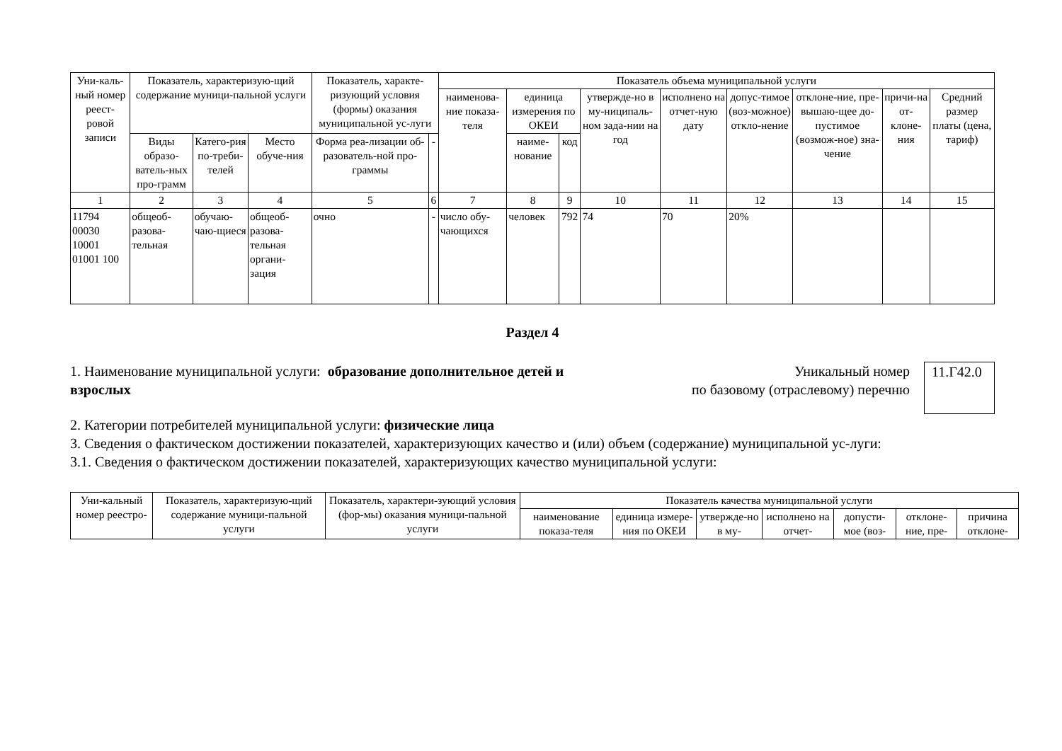| Уни-каль-ный номер реест-ровой записи | Показатель, характеризую-щий содержание муници-пальной услуги | | | Показатель, характе-ризующий условия (формы) оказания муниципальной ус-луги | | Показатель объема муниципальной услуги | | | | | | | | |
| --- | --- | --- | --- | --- | --- | --- | --- | --- | --- | --- | --- | --- | --- | --- |
| | | | | | | наименова-ние показа-теля | единица измерения по ОКЕИ | | утвержде-но в му-ниципаль-ном зада-нии на год | исполнено на отчет-ную дату | допус-тимое (воз-можное) откло-нение | отклоне-ние, пре-вышаю-щее до-пустимое (возмож-ное) зна-чение | причи-на от-клоне-ния | Средний размер платы (цена, тариф) |
| | Виды образо-ватель-ных про-грамм | Катего-рия по-треби-телей | Место обуче-ния | Форма реа-лизации об-разователь-ной про-граммы | - | | наиме-нование | код | | | | | | |
| 1 | 2 | 3 | 4 | 5 | 6 | 7 | 8 | 9 | 10 | 11 | 12 | 13 | 14 | 15 |
| 11794 00030 10001 01001 100 | общеоб-разова-тельная | обучаю-чаю-щиеся | общеоб-разова-тельная органи-зация | очно | - | число обу-чающихся | человек | 792 | 74 | 70 | 20% | | | |
Раздел 4
1. Наименование муниципальной услуги: образование дополнительное детей и взрослых
Уникальный номер
по базовому (отраслевому) перечню
11.Г42.0
2. Категории потребителей муниципальной услуги: физические лица
3. Сведения о фактическом достижении показателей, характеризующих качество и (или) объем (содержание) муниципальной ус-луги:
3.1. Сведения о фактическом достижении показателей, характеризующих качество муниципальной услуги:
| Уни-кальный номер реестро- | Показатель, характеризую-щий содержание муници-пальной услуги | Показатель, характери-зующий условия (фор-мы) оказания муници-пальной услуги | Показатель качества муниципальной услуги | | | | | | |
| --- | --- | --- | --- | --- | --- | --- | --- | --- | --- |
| | | | наименование показа-теля | единица измере-ния по ОКЕИ | утвержде-но в му- | исполнено на отчет- | допусти-мое (воз- | отклоне-ние, пре- | причина отклоне- |